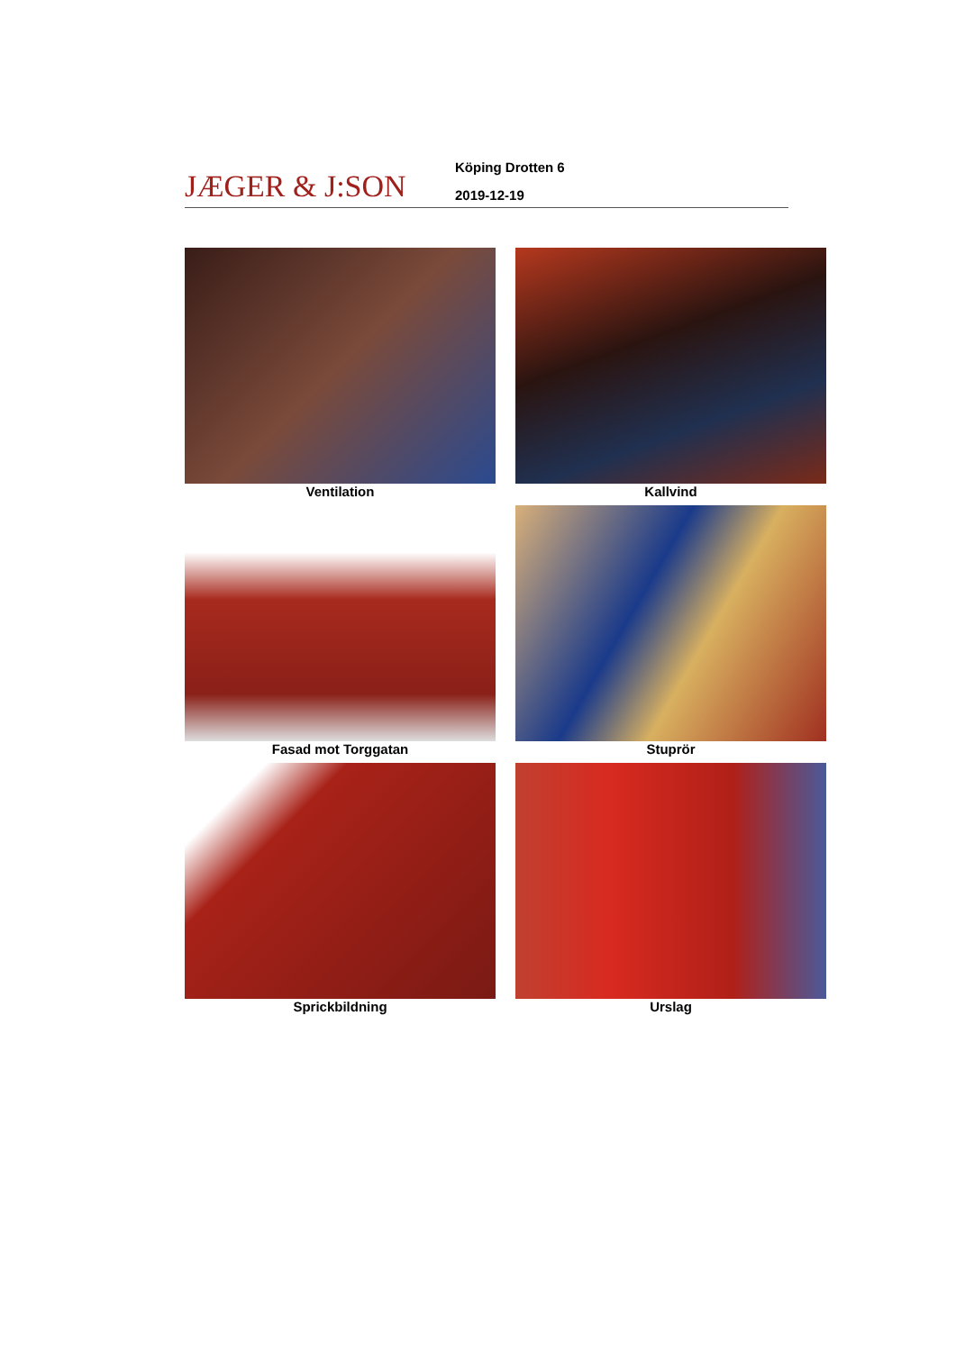JÆGER & J:SON
Köping Drotten 6
2019-12-19
Ventilation
Kallvind
Fasad mot Torggatan
Stuprör
Sprickbildning
Urslag